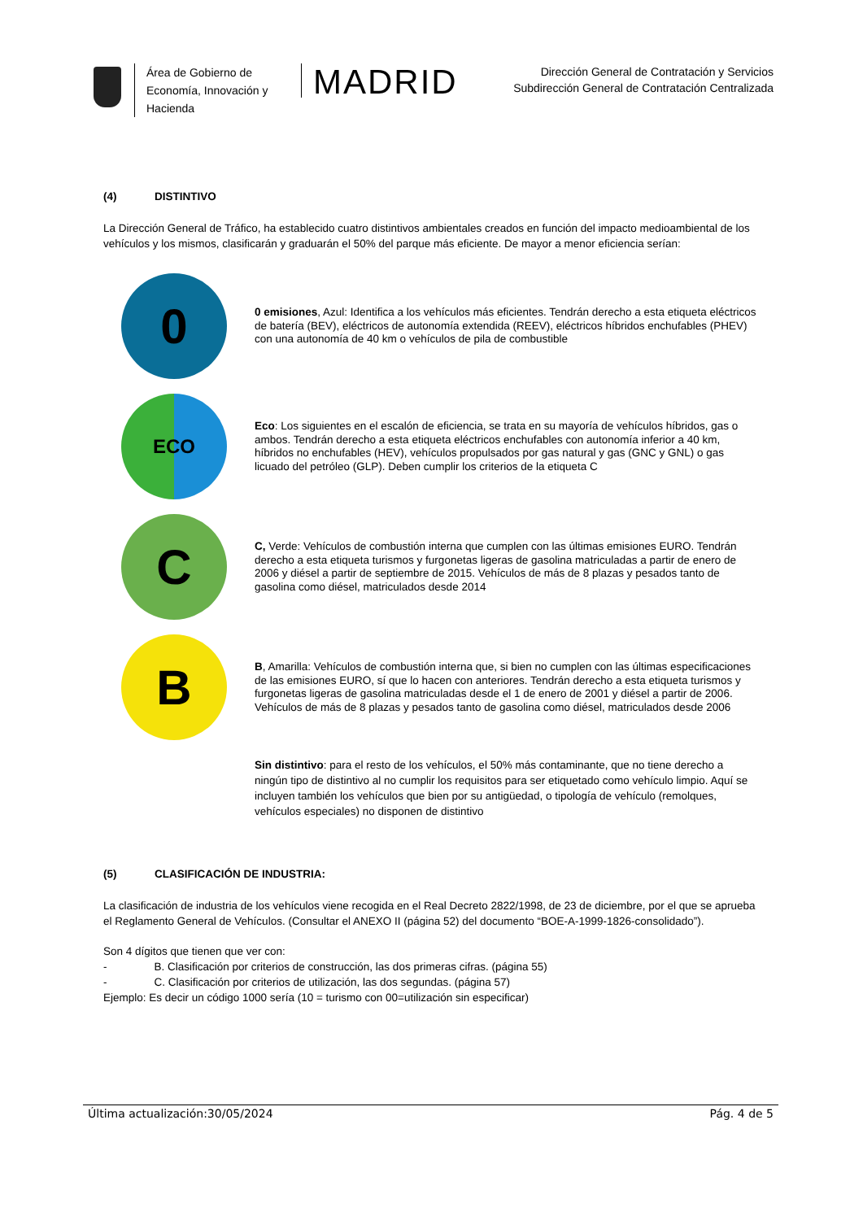Área de Gobierno de Economía, Innovación y Hacienda
MADRID
Dirección General de Contratación y Servicios
Subdirección General de Contratación Centralizada
(4) DISTINTIVO
La Dirección General de Tráfico, ha establecido cuatro distintivos ambientales creados en función del impacto medioambiental de los vehículos y los mismos, clasificarán y graduarán el 50% del parque más eficiente. De mayor a menor eficiencia serían:
0
0 emisiones, Azul: Identifica a los vehículos más eficientes. Tendrán derecho a esta etiqueta eléctricos de batería (BEV), eléctricos de autonomía extendida (REEV), eléctricos híbridos enchufables (PHEV) con una autonomía de 40 km o vehículos de pila de combustible
ECO
Eco: Los siguientes en el escalón de eficiencia, se trata en su mayoría de vehículos híbridos, gas o ambos. Tendrán derecho a esta etiqueta eléctricos enchufables con autonomía inferior a 40 km, híbridos no enchufables (HEV), vehículos propulsados por gas natural y gas (GNC y GNL) o gas licuado del petróleo (GLP). Deben cumplir los criterios de la etiqueta C
C
C, Verde: Vehículos de combustión interna que cumplen con las últimas emisiones EURO. Tendrán derecho a esta etiqueta turismos y furgonetas ligeras de gasolina matriculadas a partir de enero de 2006 y diésel a partir de septiembre de 2015. Vehículos de más de 8 plazas y pesados tanto de gasolina como diésel, matriculados desde 2014
B
B, Amarilla: Vehículos de combustión interna que, si bien no cumplen con las últimas especificaciones de las emisiones EURO, sí que lo hacen con anteriores. Tendrán derecho a esta etiqueta turismos y furgonetas ligeras de gasolina matriculadas desde el 1 de enero de 2001 y diésel a partir de 2006. Vehículos de más de 8 plazas y pesados tanto de gasolina como diésel, matriculados desde 2006
Sin distintivo: para el resto de los vehículos, el 50% más contaminante, que no tiene derecho a ningún tipo de distintivo al no cumplir los requisitos para ser etiquetado como vehículo limpio. Aquí se incluyen también los vehículos que bien por su antigüedad, o tipología de vehículo (remolques, vehículos especiales) no disponen de distintivo
(5) CLASIFICACIÓN DE INDUSTRIA:
La clasificación de industria de los vehículos viene recogida en el Real Decreto 2822/1998, de 23 de diciembre, por el que se aprueba el Reglamento General de Vehículos. (Consultar el ANEXO II (página 52) del documento “BOE-A-1999-1826-consolidado”).
Son 4 dígitos que tienen que ver con:
- B. Clasificación por criterios de construcción, las dos primeras cifras. (página 55)
- C. Clasificación por criterios de utilización, las dos segundas. (página 57)
Ejemplo: Es decir un código 1000 sería (10 = turismo con 00=utilización sin especificar)
Última actualización:30/05/2024 Pág. 4 de 5